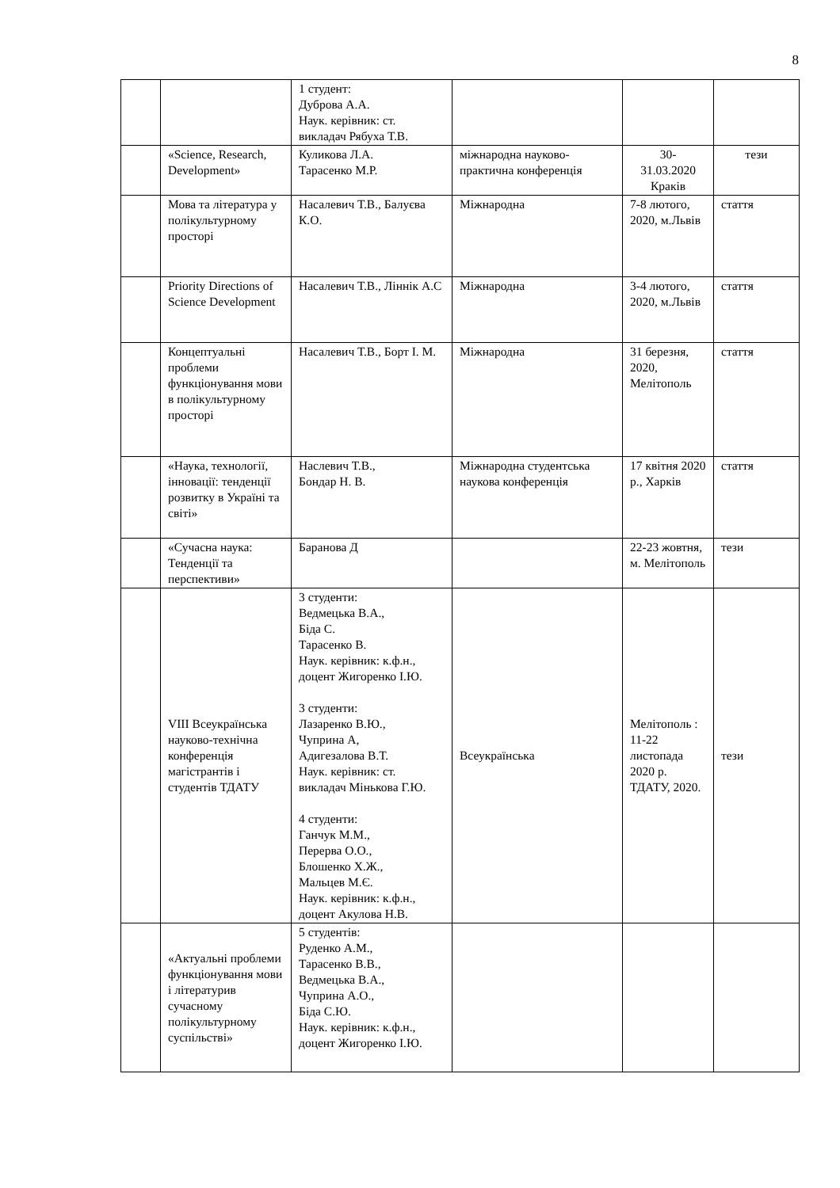8
| | | 1 студент: Дуброва А.А. Наук. керівник: ст. викладач Рябуха Т.В. | | | |
| | «Science, Research, Development» | Куликова Л.А. Тарасенко М.Р. | міжнародна науково-практична конференція | 30- 31.03.2020 Краків | тези |
| | Мова та література у полікультурному просторі | Насалевич Т.В., Балуєва К.О. | Міжнародна | 7-8 лютого, 2020, м.Львів | стаття |
| | Priority Directions of Science Development | Насалевич Т.В., Ліннік А.С | Міжнародна | 3-4 лютого, 2020, м.Львів | стаття |
| | Концептуальні проблеми функціонування мови в полікультурному просторі | Насалевич Т.В., Борт І. М. | Міжнародна | 31 березня, 2020, Мелітополь | стаття |
| | «Наука, технології, інновації: тенденції розвитку в Україні та світі» | Наслевич Т.В., Бондар Н. В. | Міжнародна студентська наукова конференція | 17 квітня 2020 р., Харків | стаття |
| | «Сучасна наука: Тенденції та перспективи» | Баранова Д | | 22-23 жовтня, м. Мелітополь | тези |
| | VIII Всеукраїнська науково-технічна конференція магістрантів і студентів ТДАТУ | 3 студенти: Ведмецька В.А., Біда С. Тарасенко В. Наук. керівник: к.ф.н., доцент Жигоренко І.Ю. 3 студенти: Лазаренко В.Ю., Чуприна А, Адигезалова В.Т. Наук. керівник: ст. викладач Мінькова Г.Ю. 4 студенти: Ганчук М.М., Перерва О.О., Блошенко Х.Ж., Мальцев М.Є. Наук. керівник: к.ф.н., доцент Акулова Н.В. | Всеукраїнська | Мелітополь : 11-22 листопада 2020 р. ТДАТУ, 2020. | тези |
| | «Актуальні проблеми функціонування мови і літературив сучасному полікультурному суспільстві» | 5 студентів: Руденко А.М., Тарасенко В.В., Ведмецька В.А., Чуприна А.О., Біда С.Ю. Наук. керівник: к.ф.н., доцент Жигоренко І.Ю. | | | |